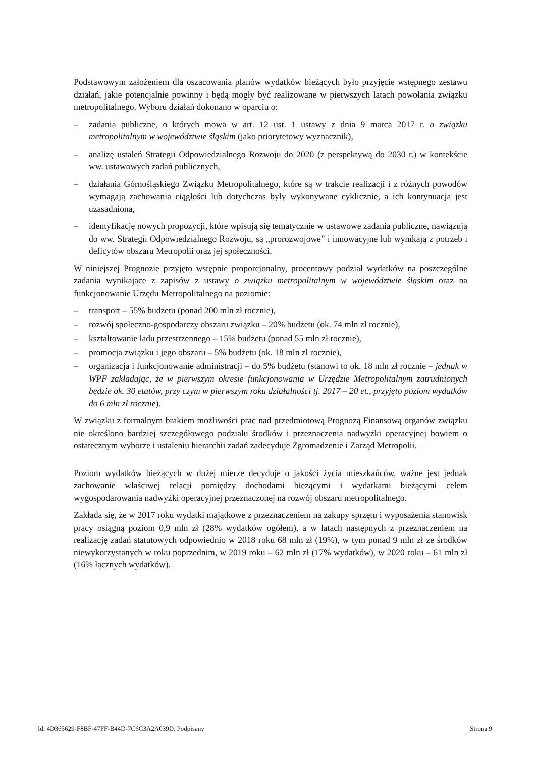Podstawowym założeniem dla oszacowania planów wydatków bieżących było przyjęcie wstępnego zestawu działań, jakie potencjalnie powinny i będą mogły być realizowane w pierwszych latach powołania związku metropolitalnego. Wyboru działań dokonano w oparciu o:
– zadania publiczne, o których mowa w art. 12 ust. 1 ustawy z dnia 9 marca 2017 r. o związku metropolitalnym w województwie śląskim (jako priorytetowy wyznacznik),
– analizę ustaleń Strategii Odpowiedzialnego Rozwoju do 2020 (z perspektywą do 2030 r.) w kontekście ww. ustawowych zadań publicznych,
– działania Górnośląskiego Związku Metropolitalnego, które są w trakcie realizacji i z różnych powodów wymagają zachowania ciągłości lub dotychczas były wykonywane cyklicznie, a ich kontynuacja jest uzasadniona,
– identyfikację nowych propozycji, które wpisują się tematycznie w ustawowe zadania publiczne, nawiązują do ww. Strategii Odpowiedzialnego Rozwoju, są „prorozwojowe” i innowacyjne lub wynikają z potrzeb i deficytów obszaru Metropolii oraz jej społeczności.
W niniejszej Prognozie przyjęto wstępnie proporcjonalny, procentowy podział wydatków na poszczególne zadania wynikające z zapisów z ustawy o związku metropolitalnym w województwie śląskim oraz na funkcjonowanie Urzędu Metropolitalnego na poziomie:
– transport – 55% budżetu (ponad 200 mln zł rocznie),
– rozwój społeczno-gospodarczy obszaru związku – 20% budżetu (ok. 74 mln zł rocznie),
– kształtowanie ładu przestrzennego – 15% budżetu (ponad 55 mln zł rocznie),
– promocja związku i jego obszaru – 5% budżetu (ok. 18 mln zł rocznie),
– organizacja i funkcjonowanie administracji – do 5% budżetu (stanowi to ok. 18 mln zł rocznie – jednak w WPF zakładając, że w pierwszym okresie funkcjonowania w Urzędzie Metropolitalnym zatrudnionych będzie ok. 30 etatów, przy czym w pierwszym roku działalności tj. 2017 – 20 et., przyjęto poziom wydatków do 6 mln zł rocznie).
W związku z formalnym brakiem możliwości prac nad przedmiotową Prognozą Finansową organów związku nie określono bardziej szczegółowego podziału środków i przeznaczenia nadwyżki operacyjnej bowiem o ostatecznym wyborze i ustaleniu hierarchii zadań zadecyduje Zgromadzenie i Zarząd Metropolii.
Poziom wydatków bieżących w dużej mierze decyduje o jakości życia mieszkańców, ważne jest jednak zachowanie właściwej relacji pomiędzy dochodami bieżącymi i wydatkami bieżącymi celem wygospodarowania nadwyżki operacyjnej przeznaczonej na rozwój obszaru metropolitalnego.
Zakłada się, że w 2017 roku wydatki majątkowe z przeznaczeniem na zakupy sprzętu i wyposażenia stanowisk pracy osiągną poziom 0,9 mln zł (28% wydatków ogółem), a w latach następnych z przeznaczeniem na realizację zadań statutowych odpowiednio w 2018 roku 68 mln zł (19%), w tym ponad 9 mln zł ze środków niewykorzystanych w roku poprzednim, w 2019 roku – 62 mln zł (17% wydatków), w 2020 roku – 61 mln zł (16% łącznych wydatków).
Id: 4D365629-F8BF-47FF-B44D-7C6C3A2A039D. Podpisany Strona 9